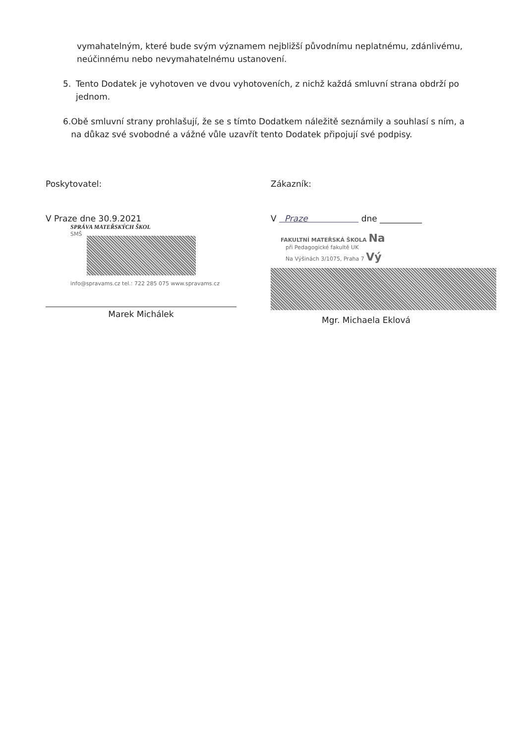vymahatelným, které bude svým významem nejbližší původnímu neplatnému, zdánlivému, neúčinnému nebo nevymahatelnému ustanovení.
5. Tento Dodatek je vyhotoven ve dvou vyhotoveních, z nichž každá smluvní strana obdrží po jednom.
6. Obě smluvní strany prohlašují, že se s tímto Dodatkem náležitě seznámily a souhlasí s ním, a na důkaz své svobodné a vážné vůle uzavřít tento Dodatek připojují své podpisy.
Poskytovatel:
V Praze dne 30.9.2021
SPRÁVA MATEŘSKÝCH ŠKOL
SMŠ
info@spravams.cz tel.: 722 285 075 www.spravams.cz
Marek Michálek
Zákazník:
V Praze dne __________
FAKULTNÍ MATEŘSKÁ ŠKOLA Na
při Pedagogické fakultě UK
Na Výšinách 3/1075, Praha 7 Vý
Mgr. Michaela Eklová